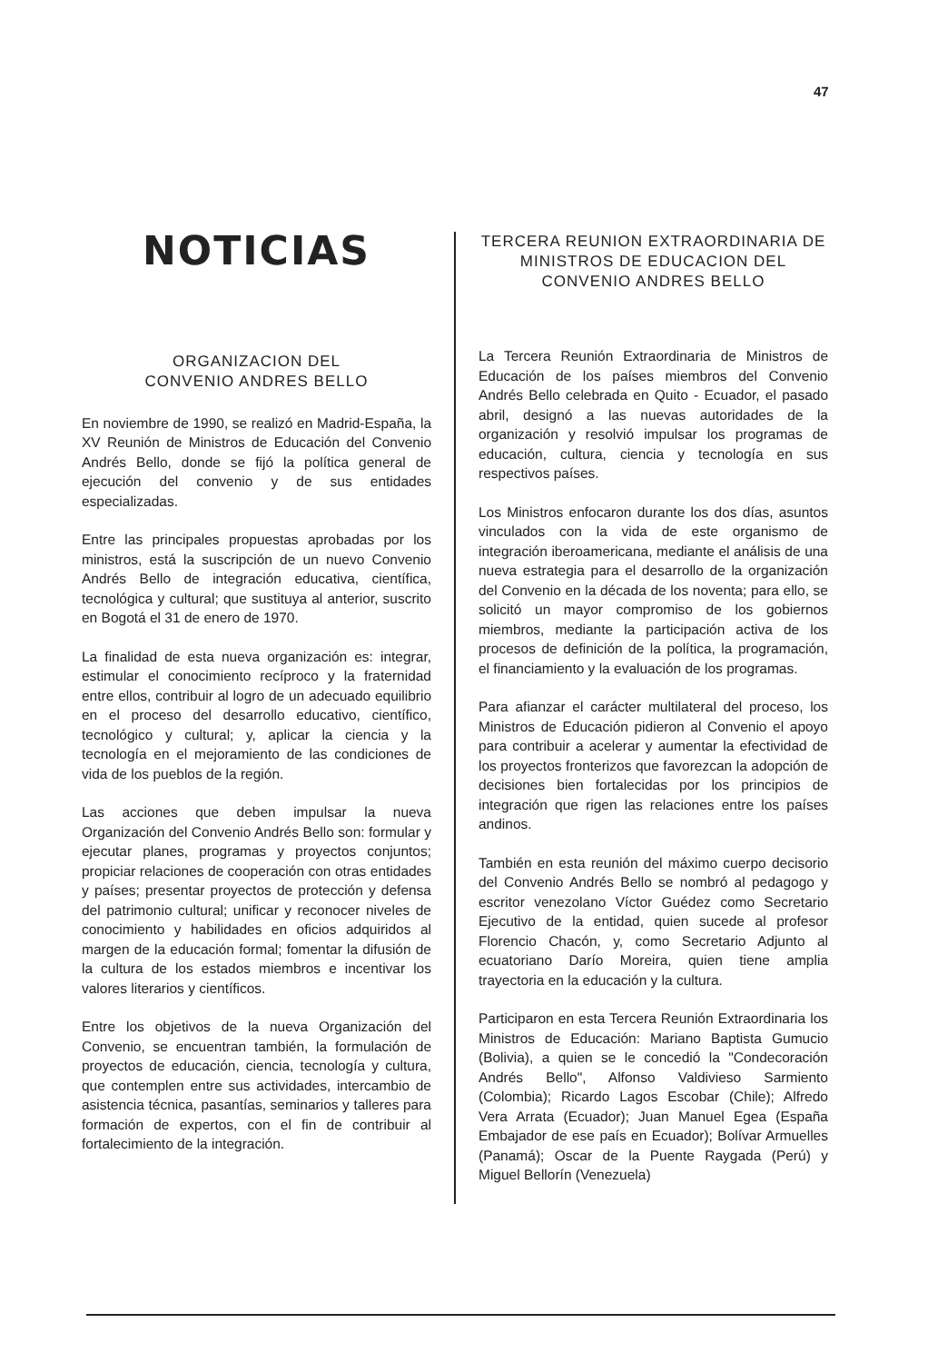47
NOTICIAS
ORGANIZACION DEL
CONVENIO ANDRES BELLO
En noviembre de 1990, se realizó en Madrid-España, la XV Reunión de Ministros de Educación del Convenio Andrés Bello, donde se fijó la política general de ejecución del convenio y de sus entidades especializadas.
Entre las principales propuestas aprobadas por los ministros, está la suscripción de un nuevo Convenio Andrés Bello de integración educativa, científica, tecnológica y cultural; que sustituya al anterior, suscrito en Bogotá el 31 de enero de 1970.
La finalidad de esta nueva organización es: integrar, estimular el conocimiento recíproco y la fraternidad entre ellos, contribuir al logro de un adecuado equilibrio en el proceso del desarrollo educativo, científico, tecnológico y cultural; y, aplicar la ciencia y la tecnología en el mejoramiento de las condiciones de vida de los pueblos de la región.
Las acciones que deben impulsar la nueva Organización del Convenio Andrés Bello son: formular y ejecutar planes, programas y proyectos conjuntos; propiciar relaciones de cooperación con otras entidades y países; presentar proyectos de protección y defensa del patrimonio cultural; unificar y reconocer niveles de conocimiento y habilidades en oficios adquiridos al margen de la educación formal; fomentar la difusión de la cultura de los estados miembros e incentivar los valores literarios y científicos.
Entre los objetivos de la nueva Organización del Convenio, se encuentran también, la formulación de proyectos de educación, ciencia, tecnología y cultura, que contemplen entre sus actividades, intercambio de asistencia técnica, pasantías, seminarios y talleres para formación de expertos, con el fin de contribuir al fortalecimiento de la integración.
TERCERA REUNION EXTRAORDINARIA DE MINISTROS DE EDUCACION DEL CONVENIO ANDRES BELLO
La Tercera Reunión Extraordinaria de Ministros de Educación de los países miembros del Convenio Andrés Bello celebrada en Quito - Ecuador, el pasado abril, designó a las nuevas autoridades de la organización y resolvió impulsar los programas de educación, cultura, ciencia y tecnología en sus respectivos países.
Los Ministros enfocaron durante los dos días, asuntos vinculados con la vida de este organismo de integración iberoamericana, mediante el análisis de una nueva estrategia para el desarrollo de la organización del Convenio en la década de los noventa; para ello, se solicitó un mayor compromiso de los gobiernos miembros, mediante la participación activa de los procesos de definición de la política, la programación, el financiamiento y la evaluación de los programas.
Para afianzar el carácter multilateral del proceso, los Ministros de Educación pidieron al Convenio el apoyo para contribuir a acelerar y aumentar la efectividad de los proyectos fronterizos que favorezcan la adopción de decisiones bien fortalecidas por los principios de integración que rigen las relaciones entre los países andinos.
También en esta reunión del máximo cuerpo decisorio del Convenio Andrés Bello se nombró al pedagogo y escritor venezolano Víctor Guédez como Secretario Ejecutivo de la entidad, quien sucede al profesor Florencio Chacón, y, como Secretario Adjunto al ecuatoriano Darío Moreira, quien tiene amplia trayectoria en la educación y la cultura.
Participaron en esta Tercera Reunión Extraordinaria los Ministros de Educación: Mariano Baptista Gumucio (Bolivia), a quien se le concedió la "Condecoración Andrés Bello", Alfonso Valdivieso Sarmiento (Colombia); Ricardo Lagos Escobar (Chile); Alfredo Vera Arrata (Ecuador); Juan Manuel Egea (España Embajador de ese país en Ecuador); Bolívar Armuelles (Panamá); Oscar de la Puente Raygada (Perú) y Miguel Bellorín (Venezuela)